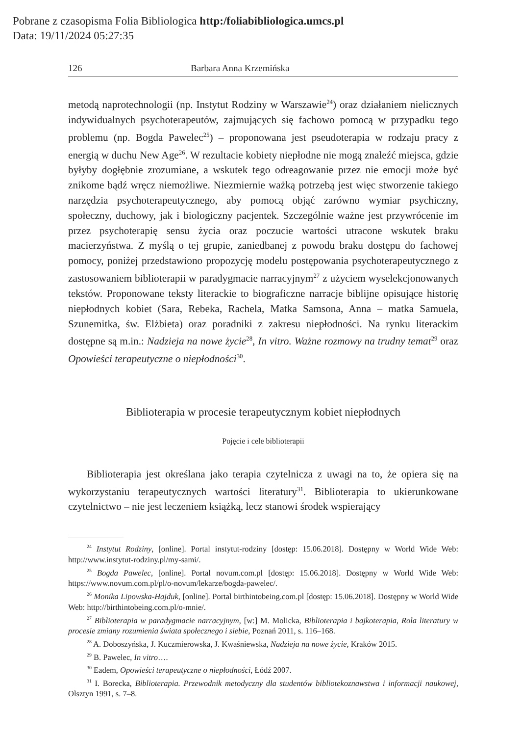Pobrane z czasopisma Folia Bibliologica http:/foliabibliologica.umcs.pl
Data: 19/11/2024 05:27:35
126 Barbara Anna Krzemińska
metodą naprotechnologii (np. Instytut Rodziny w Warszawie<sup>24</sup>) oraz działaniem nielicznych indywidualnych psychoterapeutów, zajmujących się fachowo pomocą w przypadku tego problemu (np. Bogda Pawelec<sup>25</sup>) – proponowana jest pseudoterapia w rodzaju pracy z energią w duchu New Age<sup>26</sup>. W rezultacie kobiety niepłodne nie mogą znaleźć miejsca, gdzie byłyby dogłębnie zrozumiane, a wskutek tego odreagowanie przez nie emocji może być znikome bądź wręcz niemożliwe. Niezmiernie ważką potrzebą jest więc stworzenie takiego narzędzia psychoterapeutycznego, aby pomocą objąć zarówno wymiar psychiczny, społeczny, duchowy, jak i biologiczny pacjentek. Szczególnie ważne jest przywrócenie im przez psychoterapię sensu życia oraz poczucie wartości utracone wskutek braku macierzyństwa. Z myślą o tej grupie, zaniedbanej z powodu braku dostępu do fachowej pomocy, poniżej przedstawiono propozycję modelu postępowania psychoterapeutycznego z zastosowaniem biblioterapii w paradygmacie narracyjnym<sup>27</sup> z użyciem wyselekcjonowanych tekstów. Proponowane teksty literackie to biograficzne narracje biblijne opisujące historię niepłodnych kobiet (Sara, Rebeka, Rachela, Matka Samsona, Anna – matka Samuela, Szunemitka, św. Elżbieta) oraz poradniki z zakresu niepłodności. Na rynku literackim dostępne są m.in.: Nadzieja na nowe życie<sup>28</sup>, In vitro. Ważne rozmowy na trudny temat<sup>29</sup> oraz Opowieści terapeutyczne o niepłodności<sup>30</sup>.
Biblioterapia w procesie terapeutycznym kobiet niepłodnych
Pojęcie i cele biblioterapii
Biblioterapia jest określana jako terapia czytelnicza z uwagi na to, że opiera się na wykorzystaniu terapeutycznych wartości literatury<sup>31</sup>. Biblioterapia to ukierunkowane czytelnictwo – nie jest leczeniem książką, lecz stanowi środek wspierający
<sup>24</sup> Instytut Rodziny, [online]. Portal instytut-rodziny [dostęp: 15.06.2018]. Dostępny w World Wide Web: http://www.instytut-rodziny.pl/my-sami/.
<sup>25</sup> Bogda Pawelec, [online]. Portal novum.com.pl [dostęp: 15.06.2018]. Dostępny w World Wide Web: https://www.novum.com.pl/pl/o-novum/lekarze/bogda-pawelec/.
<sup>26</sup> Monika Lipowska-Hajduk, [online]. Portal birthintobeing.com.pl [dostęp: 15.06.2018]. Dostępny w World Wide Web: http://birthintobeing.com.pl/o-mnie/.
<sup>27</sup> Biblioterapia w paradygmacie narracyjnym, [w:] M. Molicka, Biblioterapia i bajkoterapia, Rola literatury w procesie zmiany rozumienia świata społecznego i siebie, Poznań 2011, s. 116–168.
<sup>28</sup> A. Doboszyńska, J. Kuczmierowska, J. Kwaśniewska, Nadzieja na nowe życie, Kraków 2015.
<sup>29</sup> B. Pawelec, In vitro….
<sup>30</sup> Eadem, Opowieści terapeutyczne o niepłodności, Łódź 2007.
<sup>31</sup> I. Borecka, Biblioterapia. Przewodnik metodyczny dla studentów bibliotekoznawstwa i informacji naukowej, Olsztyn 1991, s. 7–8.